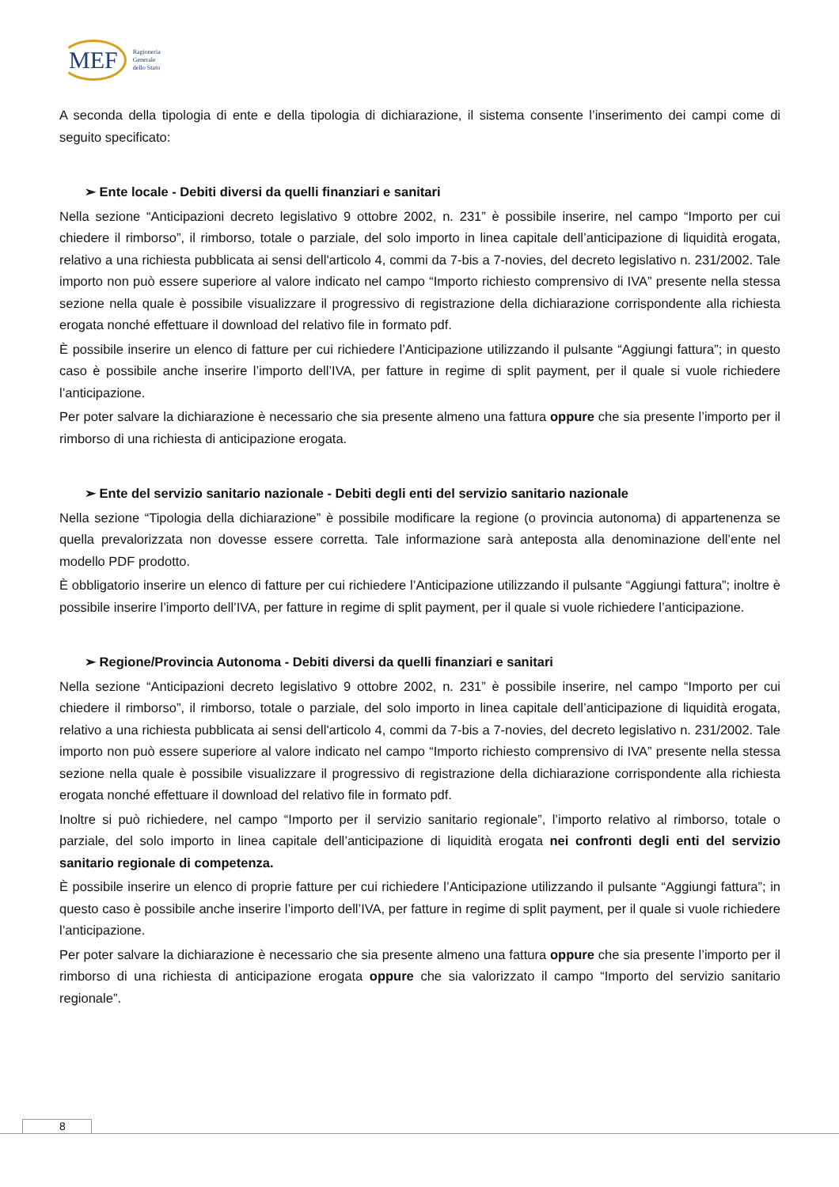MEF
Ragioneria
Generale
dello Stato
A seconda della tipologia di ente e della tipologia di dichiarazione, il sistema consente l’inserimento dei campi come di seguito specificato:
➢ Ente locale - Debiti diversi da quelli finanziari e sanitari
Nella sezione “Anticipazioni decreto legislativo 9 ottobre 2002, n. 231” è possibile inserire, nel campo “Importo per cui chiedere il rimborso”, il rimborso, totale o parziale, del solo importo in linea capitale dell’anticipazione di liquidità erogata, relativo a una richiesta pubblicata ai sensi dell'articolo 4, commi da 7-bis a 7-novies, del decreto legislativo n. 231/2002. Tale importo non può essere superiore al valore indicato nel campo “Importo richiesto comprensivo di IVA” presente nella stessa sezione nella quale è possibile visualizzare il progressivo di registrazione della dichiarazione corrispondente alla richiesta erogata nonché effettuare il download del relativo file in formato pdf.
È possibile inserire un elenco di fatture per cui richiedere l’Anticipazione utilizzando il pulsante “Aggiungi fattura”; in questo caso è possibile anche inserire l’importo dell’IVA, per fatture in regime di split payment, per il quale si vuole richiedere l’anticipazione.
Per poter salvare la dichiarazione è necessario che sia presente almeno una fattura oppure che sia presente l’importo per il rimborso di una richiesta di anticipazione erogata.
➢ Ente del servizio sanitario nazionale - Debiti degli enti del servizio sanitario nazionale
Nella sezione “Tipologia della dichiarazione” è possibile modificare la regione (o provincia autonoma) di appartenenza se quella prevalorizzata non dovesse essere corretta. Tale informazione sarà anteposta alla denominazione dell’ente nel modello PDF prodotto.
È obbligatorio inserire un elenco di fatture per cui richiedere l’Anticipazione utilizzando il pulsante “Aggiungi fattura”; inoltre è possibile inserire l’importo dell’IVA, per fatture in regime di split payment, per il quale si vuole richiedere l’anticipazione.
➢ Regione/Provincia Autonoma - Debiti diversi da quelli finanziari e sanitari
Nella sezione “Anticipazioni decreto legislativo 9 ottobre 2002, n. 231” è possibile inserire, nel campo “Importo per cui chiedere il rimborso”, il rimborso, totale o parziale, del solo importo in linea capitale dell’anticipazione di liquidità erogata, relativo a una richiesta pubblicata ai sensi dell'articolo 4, commi da 7-bis a 7-novies, del decreto legislativo n. 231/2002. Tale importo non può essere superiore al valore indicato nel campo “Importo richiesto comprensivo di IVA” presente nella stessa sezione nella quale è possibile visualizzare il progressivo di registrazione della dichiarazione corrispondente alla richiesta erogata nonché effettuare il download del relativo file in formato pdf.
Inoltre si può richiedere, nel campo “Importo per il servizio sanitario regionale”, l’importo relativo al rimborso, totale o parziale, del solo importo in linea capitale dell’anticipazione di liquidità erogata nei confronti degli enti del servizio sanitario regionale di competenza.
È possibile inserire un elenco di proprie fatture per cui richiedere l’Anticipazione utilizzando il pulsante “Aggiungi fattura”; in questo caso è possibile anche inserire l’importo dell’IVA, per fatture in regime di split payment, per il quale si vuole richiedere l’anticipazione.
Per poter salvare la dichiarazione è necessario che sia presente almeno una fattura oppure che sia presente l’importo per il rimborso di una richiesta di anticipazione erogata oppure che sia valorizzato il campo “Importo del servizio sanitario regionale”.
8